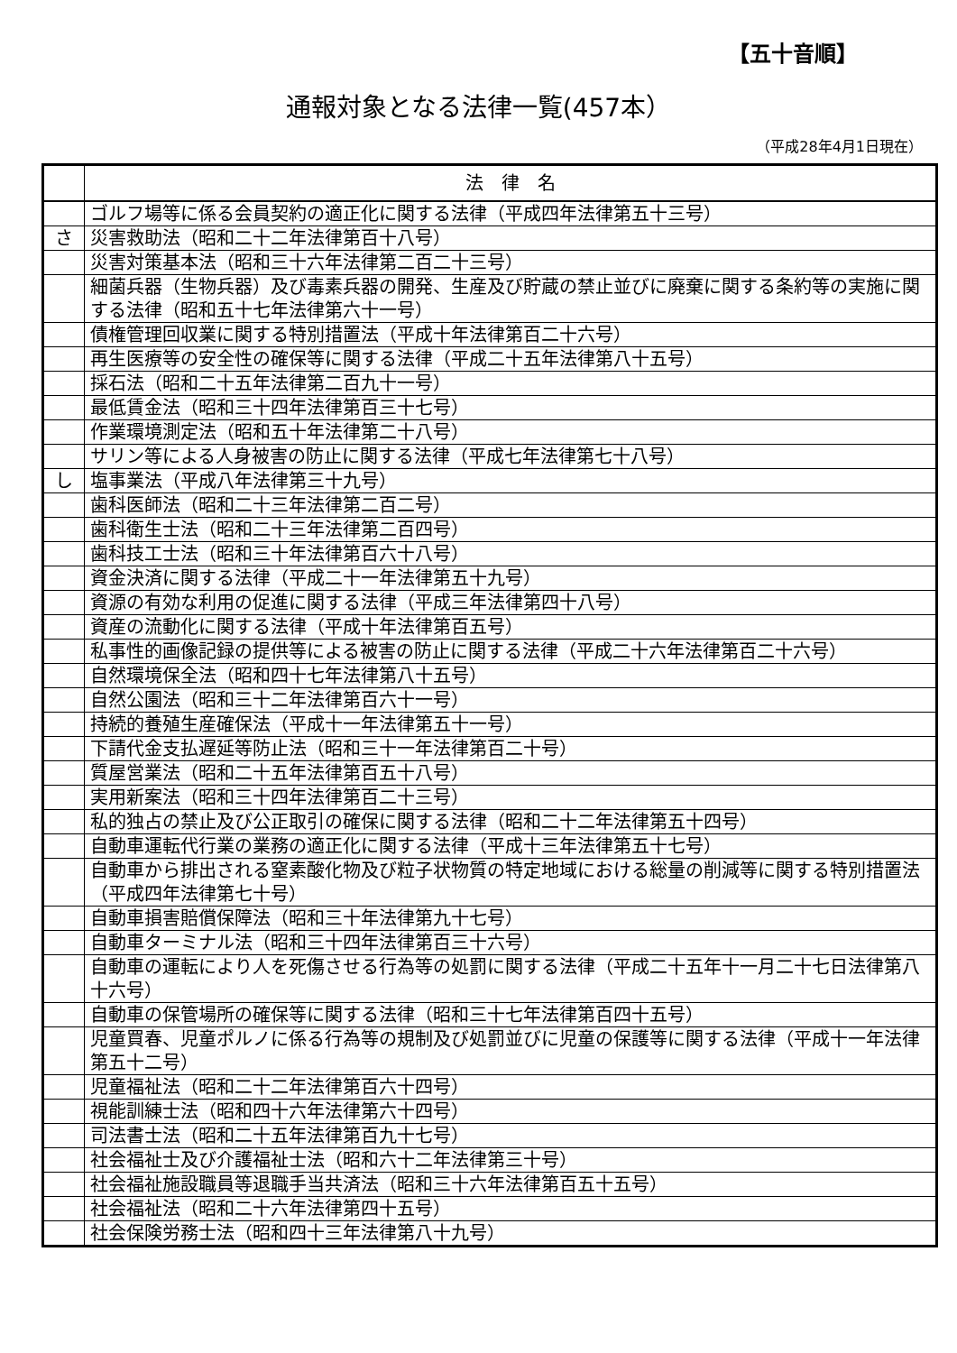【五十音順】
通報対象となる法律一覧(457本）
（平成28年4月1日現在）
| | 法 律 名 |
| --- | --- |
| | ゴルフ場等に係る会員契約の適正化に関する法律（平成四年法律第五十三号） |
| さ | 災害救助法（昭和二十二年法律第百十八号） |
| | 災害対策基本法（昭和三十六年法律第二百二十三号） |
| | 細菌兵器（生物兵器）及び毒素兵器の開発、生産及び貯蔵の禁止並びに廃棄に関する条約等の実施に関する法律（昭和五十七年法律第六十一号） |
| | 債権管理回収業に関する特別措置法（平成十年法律第百二十六号） |
| | 再生医療等の安全性の確保等に関する法律（平成二十五年法律第八十五号） |
| | 採石法（昭和二十五年法律第二百九十一号） |
| | 最低賃金法（昭和三十四年法律第百三十七号） |
| | 作業環境測定法（昭和五十年法律第二十八号） |
| | サリン等による人身被害の防止に関する法律（平成七年法律第七十八号） |
| し | 塩事業法（平成八年法律第三十九号） |
| | 歯科医師法（昭和二十三年法律第二百二号） |
| | 歯科衛生士法（昭和二十三年法律第二百四号） |
| | 歯科技工士法（昭和三十年法律第百六十八号） |
| | 資金決済に関する法律（平成二十一年法律第五十九号） |
| | 資源の有効な利用の促進に関する法律（平成三年法律第四十八号） |
| | 資産の流動化に関する法律（平成十年法律第百五号） |
| | 私事性的画像記録の提供等による被害の防止に関する法律（平成二十六年法律第百二十六号） |
| | 自然環境保全法（昭和四十七年法律第八十五号） |
| | 自然公園法（昭和三十二年法律第百六十一号） |
| | 持続的養殖生産確保法（平成十一年法律第五十一号） |
| | 下請代金支払遅延等防止法（昭和三十一年法律第百二十号） |
| | 質屋営業法（昭和二十五年法律第百五十八号） |
| | 実用新案法（昭和三十四年法律第百二十三号） |
| | 私的独占の禁止及び公正取引の確保に関する法律（昭和二十二年法律第五十四号） |
| | 自動車運転代行業の業務の適正化に関する法律（平成十三年法律第五十七号） |
| | 自動車から排出される窒素酸化物及び粒子状物質の特定地域における総量の削減等に関する特別措置法（平成四年法律第七十号） |
| | 自動車損害賠償保障法（昭和三十年法律第九十七号） |
| | 自動車ターミナル法（昭和三十四年法律第百三十六号） |
| | 自動車の運転により人を死傷させる行為等の処罰に関する法律（平成二十五年十一月二十七日法律第八十六号） |
| | 自動車の保管場所の確保等に関する法律（昭和三十七年法律第百四十五号） |
| | 児童買春、児童ポルノに係る行為等の規制及び処罰並びに児童の保護等に関する法律（平成十一年法律第五十二号） |
| | 児童福祉法（昭和二十二年法律第百六十四号） |
| | 視能訓練士法（昭和四十六年法律第六十四号） |
| | 司法書士法（昭和二十五年法律第百九十七号） |
| | 社会福祉士及び介護福祉士法（昭和六十二年法律第三十号） |
| | 社会福祉施設職員等退職手当共済法（昭和三十六年法律第百五十五号） |
| | 社会福祉法（昭和二十六年法律第四十五号） |
| | 社会保険労務士法（昭和四十三年法律第八十九号） |